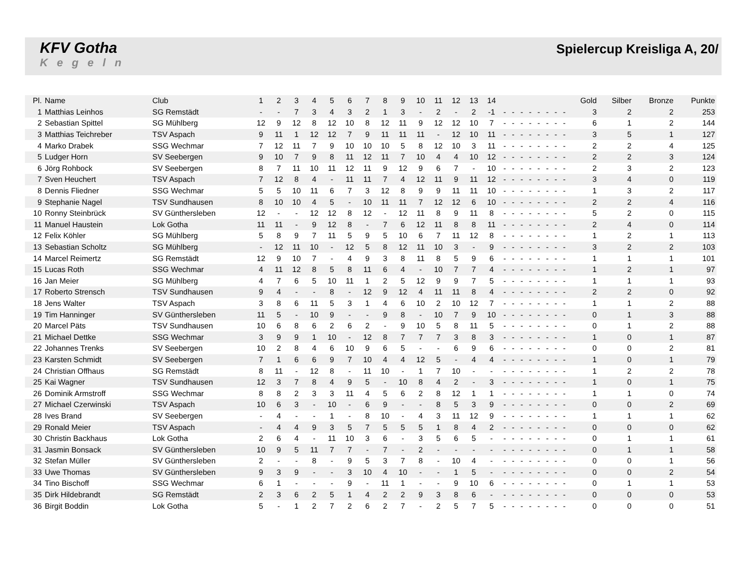KFV Gotha
Kegeln
Spielercup Kreisliga A, 20/
| Pl. | Name | Club | 1 | 2 | 3 | 4 | 5 | 6 | 7 | 8 | 9 | 10 | 11 | 12 | 13 | 14 | | | | | | | | | Gold | Silber | Bronze | Punkte |
| --- | --- | --- | --- | --- | --- | --- | --- | --- | --- | --- | --- | --- | --- | --- | --- | --- | --- | --- | --- | --- | --- | --- | --- | --- | --- | --- | --- | --- |
| 1 | Matthias Leinhos | SG Remstädt | - | - | 7 | 3 | 4 | 3 | 2 | 1 | 3 | - | 2 | - | 2 | -1 | - | - | - | - | - | - | - | - | 3 | 2 | 2 | 253 |
| 2 | Sebastian Spittel | SG Mühlberg | 12 | 9 | 12 | 8 | 12 | 10 | 8 | 12 | 11 | 9 | 12 | 12 | 10 | 7 | - | - | - | - | - | - | - | - | 6 | 1 | 2 | 144 |
| 3 | Matthias Teichreber | TSV Aspach | 9 | 11 | 1 | 12 | 12 | 7 | 9 | 11 | 11 | 11 | - | 12 | 10 | 11 | - | - | - | - | - | - | - | - | 3 | 5 | 1 | 127 |
| 4 | Marko Drabek | SSG Wechmar | 7 | 12 | 11 | 7 | 9 | 10 | 10 | 10 | 5 | 8 | 12 | 10 | 3 | 11 | - | - | - | - | - | - | - | - | 2 | 2 | 4 | 125 |
| 5 | Ludger Horn | SV Seebergen | 9 | 10 | 7 | 9 | 8 | 11 | 12 | 11 | 7 | 10 | 4 | 4 | 10 | 12 | - | - | - | - | - | - | - | - | 2 | 2 | 3 | 124 |
| 6 | Jörg Rohbock | SV Seebergen | 8 | 7 | 11 | 10 | 11 | 12 | 11 | 9 | 12 | 9 | 6 | 7 | - | 10 | - | - | - | - | - | - | - | - | 2 | 3 | 2 | 123 |
| 7 | Sven Heuchert | TSV Aspach | 7 | 12 | 8 | 4 | - | 11 | 11 | 7 | 4 | 12 | 11 | 9 | 11 | 12 | - | - | - | - | - | - | - | - | 3 | 4 | 0 | 119 |
| 8 | Dennis Fliedner | SSG Wechmar | 5 | 5 | 10 | 11 | 6 | 7 | 3 | 12 | 8 | 9 | 9 | 11 | 11 | 10 | - | - | - | - | - | - | - | - | 1 | 3 | 2 | 117 |
| 9 | Stephanie Nagel | TSV Sundhausen | 8 | 10 | 10 | 4 | 5 | - | 10 | 11 | 11 | 7 | 12 | 12 | 6 | 10 | - | - | - | - | - | - | - | - | 2 | 2 | 4 | 116 |
| 10 | Ronny Steinbrück | SV Günthersleben | 12 | - | - | 12 | 12 | 8 | 12 | - | 12 | 11 | 8 | 9 | 11 | 8 | - | - | - | - | - | - | - | - | 5 | 2 | 0 | 115 |
| 11 | Manuel Haustein | Lok Gotha | 11 | 11 | - | 9 | 12 | 8 | - | 7 | 6 | 12 | 11 | 8 | 8 | 11 | - | - | - | - | - | - | - | - | 2 | 4 | 0 | 114 |
| 12 | Felix Köhler | SG Mühlberg | 5 | 8 | 9 | 7 | 11 | 5 | 9 | 5 | 10 | 6 | 7 | 11 | 12 | 8 | - | - | - | - | - | - | - | - | 1 | 2 | 1 | 113 |
| 13 | Sebastian Scholtz | SG Mühlberg | - | 12 | 11 | 10 | - | 12 | 5 | 8 | 12 | 11 | 10 | 3 | - | 9 | - | - | - | - | - | - | - | - | 3 | 2 | 2 | 103 |
| 14 | Marcel Reimertz | SG Remstädt | 12 | 9 | 10 | 7 | - | 4 | 9 | 3 | 8 | 11 | 8 | 5 | 9 | 6 | - | - | - | - | - | - | - | - | 1 | 1 | 1 | 101 |
| 15 | Lucas Roth | SSG Wechmar | 4 | 11 | 12 | 8 | 5 | 8 | 11 | 6 | 4 | - | 10 | 7 | 7 | 4 | - | - | - | - | - | - | - | - | 1 | 2 | 1 | 97 |
| 16 | Jan Meier | SG Mühlberg | 4 | 7 | 6 | 5 | 10 | 11 | 1 | 2 | 5 | 12 | 9 | 9 | 7 | 5 | - | - | - | - | - | - | - | - | 1 | 1 | 1 | 93 |
| 17 | Roberto Strensch | TSV Sundhausen | 9 | 4 | - | - | 8 | - | 12 | 9 | 12 | 4 | 11 | 11 | 8 | 4 | - | - | - | - | - | - | - | - | 2 | 2 | 0 | 92 |
| 18 | Jens Walter | TSV Aspach | 3 | 8 | 6 | 11 | 5 | 3 | 1 | 4 | 6 | 10 | 2 | 10 | 12 | 7 | - | - | - | - | - | - | - | - | 1 | 1 | 2 | 88 |
| 19 | Tim Hanninger | SV Günthersleben | 11 | 5 | - | 10 | 9 | - | - | 9 | 8 | - | 10 | 7 | 9 | 10 | - | - | - | - | - | - | - | - | 0 | 1 | 3 | 88 |
| 20 | Marcel Päts | TSV Sundhausen | 10 | 6 | 8 | 6 | 2 | 6 | 2 | - | 9 | 10 | 5 | 8 | 11 | 5 | - | - | - | - | - | - | - | - | 0 | 1 | 2 | 88 |
| 21 | Michael Dettke | SSG Wechmar | 3 | 9 | 9 | 1 | 10 | - | 12 | 8 | 7 | 7 | 7 | 3 | 8 | 3 | - | - | - | - | - | - | - | - | 1 | 0 | 1 | 87 |
| 22 | Johannes Trenks | SV Seebergen | 10 | 2 | 8 | 4 | 6 | 10 | 9 | 6 | 5 | - | - | 6 | 9 | 6 | - | - | - | - | - | - | - | - | 0 | 0 | 2 | 81 |
| 23 | Karsten Schmidt | SV Seebergen | 7 | 1 | 6 | 6 | 9 | 7 | 10 | 4 | 4 | 12 | 5 | - | 4 | 4 | - | - | - | - | - | - | - | - | 1 | 0 | 1 | 79 |
| 24 | Christian Offhaus | SG Remstädt | 8 | 11 | - | 12 | 8 | - | 11 | 10 | - | 1 | 7 | 10 | - | - | - | - | - | - | - | - | - | - | 1 | 2 | 2 | 78 |
| 25 | Kai Wagner | TSV Sundhausen | 12 | 3 | 7 | 8 | 4 | 9 | 5 | - | 10 | 8 | 4 | 2 | - | 3 | - | - | - | - | - | - | - | - | 1 | 0 | 1 | 75 |
| 26 | Dominik Armstroff | SSG Wechmar | 8 | 8 | 2 | 3 | 3 | 11 | 4 | 5 | 6 | 2 | 8 | 12 | 1 | 1 | - | - | - | - | - | - | - | - | 1 | 1 | 0 | 74 |
| 27 | Michael Czerwinski | TSV Aspach | 10 | 6 | 3 | - | 10 | - | 6 | 9 | - | - | 8 | 5 | 3 | 9 | - | - | - | - | - | - | - | - | 0 | 0 | 2 | 69 |
| 28 | Ives Brand | SV Seebergen | - | 4 | - | - | 1 | - | 8 | 10 | - | 4 | 3 | 11 | 12 | 9 | - | - | - | - | - | - | - | - | 1 | 1 | 1 | 62 |
| 29 | Ronald Meier | TSV Aspach | - | 4 | 4 | 9 | 3 | 5 | 7 | 5 | 5 | 5 | 1 | 8 | 4 | 2 | - | - | - | - | - | - | - | - | 0 | 0 | 0 | 62 |
| 30 | Christin Backhaus | Lok Gotha | 2 | 6 | 4 | - | 11 | 10 | 3 | 6 | - | 3 | 5 | 6 | 5 | - | - | - | - | - | - | - | - | - | 0 | 1 | 1 | 61 |
| 31 | Jasmin Bonsack | SV Günthersleben | 10 | 9 | 5 | 11 | 7 | 7 | - | 7 | - | 2 | - | - | - | - | - | - | - | - | - | - | - | - | 0 | 1 | 1 | 58 |
| 32 | Stefan Müller | SV Günthersleben | 2 | - | - | 8 | - | 9 | 5 | 3 | 7 | 8 | - | 10 | 4 | - | - | - | - | - | - | - | - | - | 0 | 0 | 1 | 56 |
| 33 | Uwe Thomas | SV Günthersleben | 9 | 3 | 9 | - | - | 3 | 10 | 4 | 10 | - | - | 1 | 5 | - | - | - | - | - | - | - | - | - | 0 | 0 | 2 | 54 |
| 34 | Tino Bischoff | SSG Wechmar | 6 | 1 | - | - | - | 9 | - | 11 | 1 | - | - | 9 | 10 | 6 | - | - | - | - | - | - | - | - | 0 | 1 | 1 | 53 |
| 35 | Dirk Hildebrandt | SG Remstädt | 2 | 3 | 6 | 2 | 5 | 1 | 4 | 2 | 2 | 9 | 3 | 8 | 6 | - | - | - | - | - | - | - | - | - | 0 | 0 | 0 | 53 |
| 36 | Birgit Boddin | Lok Gotha | 5 | - | 1 | 2 | 7 | 2 | 6 | 2 | 7 | - | 2 | 5 | 7 | 5 | - | - | - | - | - | - | - | - | 0 | 0 | 0 | 51 |